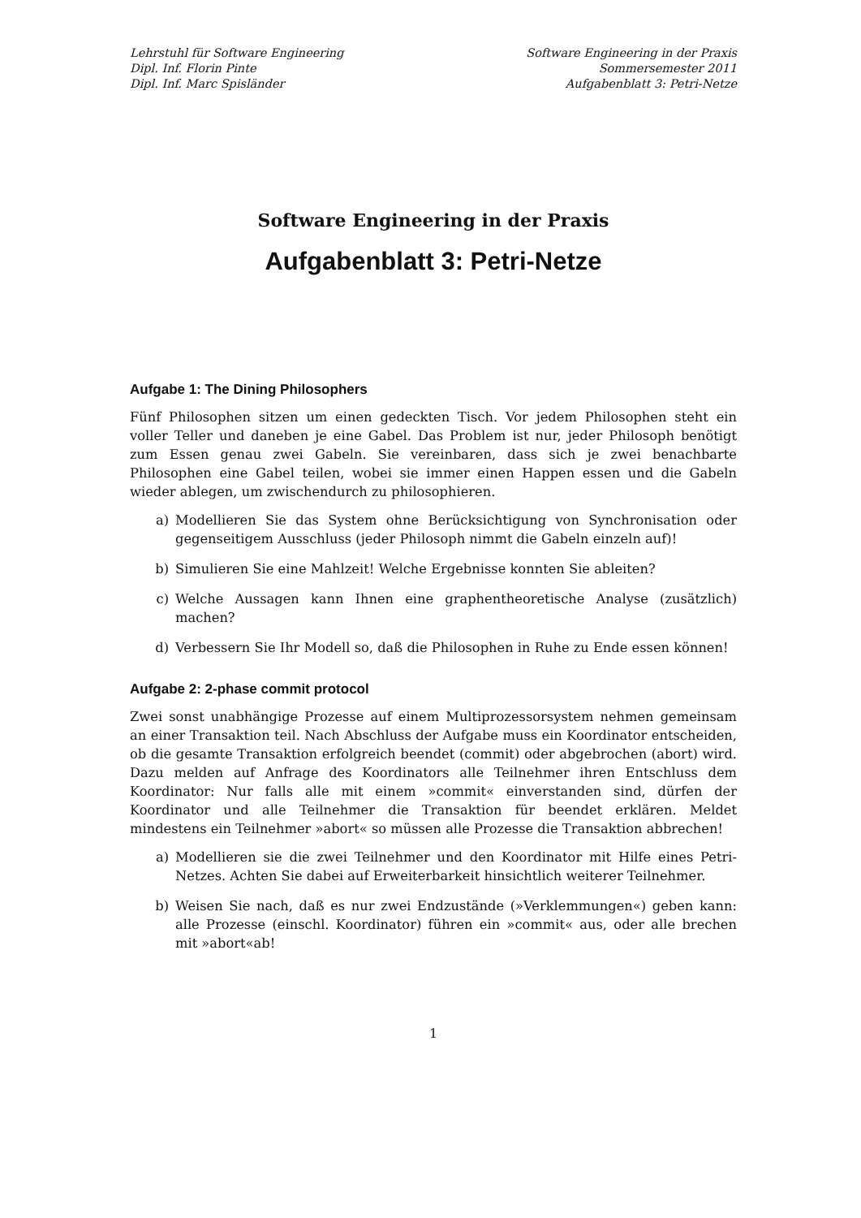Lehrstuhl für Software Engineering
Dipl. Inf. Florin Pinte
Dipl. Inf. Marc Spisländer
Software Engineering in der Praxis
Sommersemester 2011
Aufgabenblatt 3: Petri-Netze
Software Engineering in der Praxis
Aufgabenblatt 3: Petri-Netze
Aufgabe 1: The Dining Philosophers
Fünf Philosophen sitzen um einen gedeckten Tisch. Vor jedem Philosophen steht ein voller Teller und daneben je eine Gabel. Das Problem ist nur, jeder Philosoph benötigt zum Essen genau zwei Gabeln. Sie vereinbaren, dass sich je zwei benachbarte Philosophen eine Gabel teilen, wobei sie immer einen Happen essen und die Gabeln wieder ablegen, um zwischendurch zu philosophieren.
a) Modellieren Sie das System ohne Berücksichtigung von Synchronisation oder gegenseitigem Ausschluss (jeder Philosoph nimmt die Gabeln einzeln auf)!
b) Simulieren Sie eine Mahlzeit! Welche Ergebnisse konnten Sie ableiten?
c) Welche Aussagen kann Ihnen eine graphentheoretische Analyse (zusätzlich) machen?
d) Verbessern Sie Ihr Modell so, daß die Philosophen in Ruhe zu Ende essen können!
Aufgabe 2: 2-phase commit protocol
Zwei sonst unabhängige Prozesse auf einem Multiprozessorsystem nehmen gemeinsam an einer Transaktion teil. Nach Abschluss der Aufgabe muss ein Koordinator entscheiden, ob die gesamte Transaktion erfolgreich beendet (commit) oder abgebrochen (abort) wird. Dazu melden auf Anfrage des Koordinators alle Teilnehmer ihren Entschluss dem Koordinator: Nur falls alle mit einem »commit« einverstanden sind, dürfen der Koordinator und alle Teilnehmer die Transaktion für beendet erklären. Meldet mindestens ein Teilnehmer »abort« so müssen alle Prozesse die Transaktion abbrechen!
a) Modellieren sie die zwei Teilnehmer und den Koordinator mit Hilfe eines Petri-Netzes. Achten Sie dabei auf Erweiterbarkeit hinsichtlich weiterer Teilnehmer.
b) Weisen Sie nach, daß es nur zwei Endzustände (»Verklemmungen«) geben kann: alle Prozesse (einschl. Koordinator) führen ein »commit« aus, oder alle brechen mit »abort«ab!
1